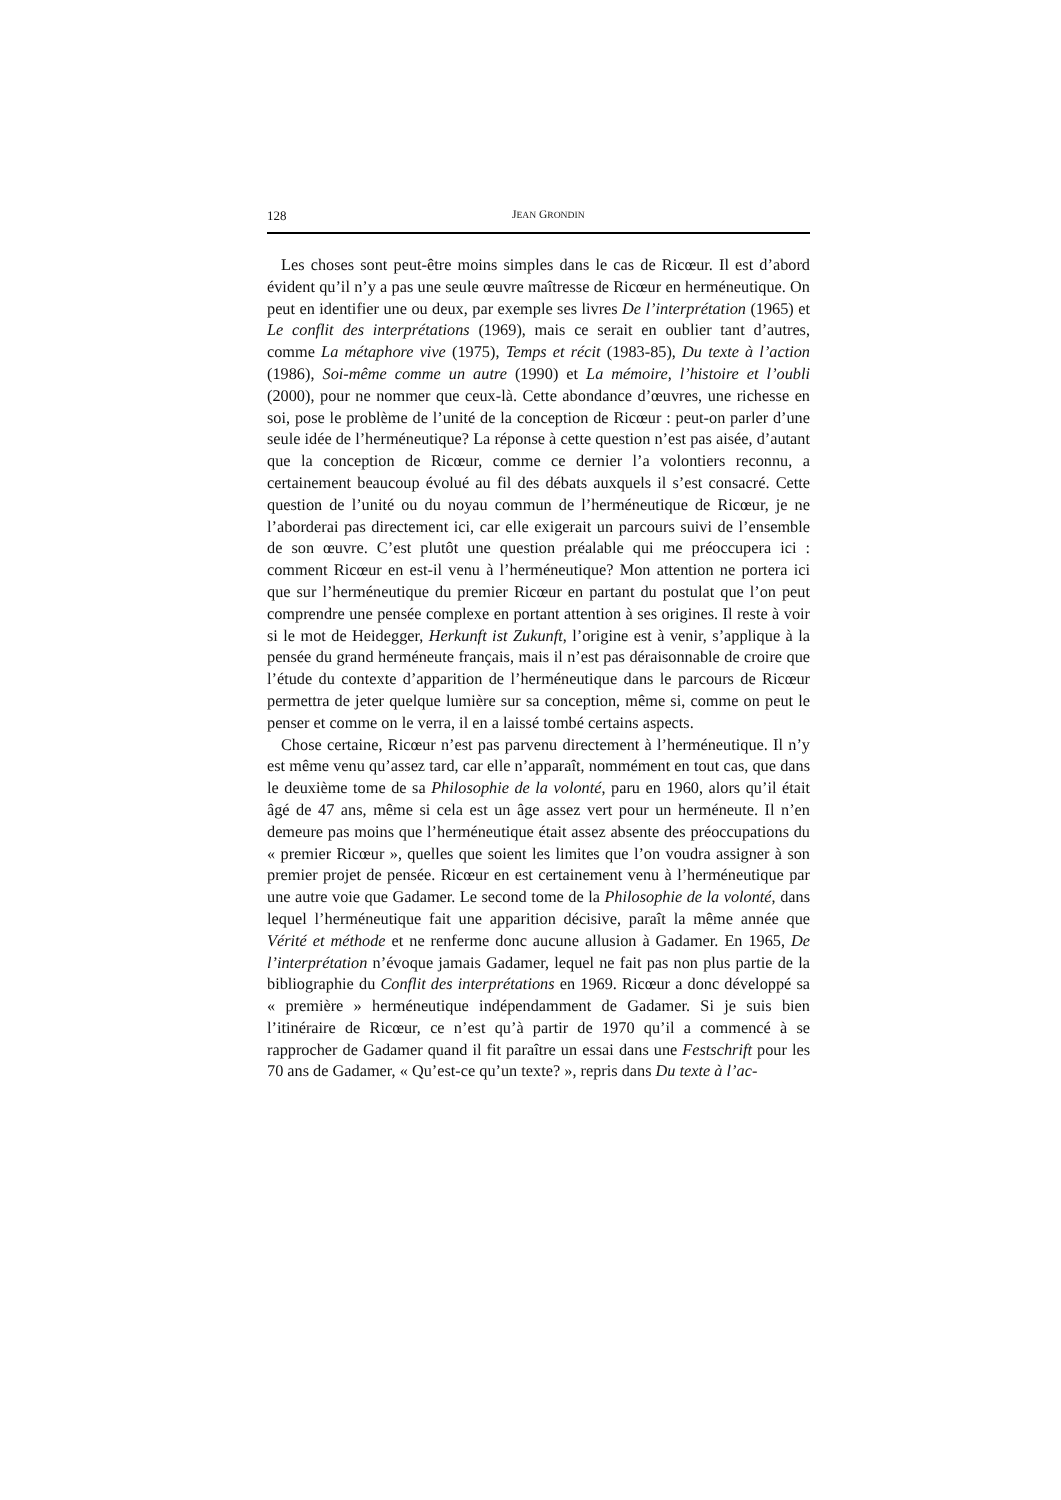128 JEAN GRONDIN
Les choses sont peut-être moins simples dans le cas de Ricœur. Il est d’abord évident qu’il n’y a pas une seule œuvre maîtresse de Ricœur en herméneutique. On peut en identifier une ou deux, par exemple ses livres De l’interprétation (1965) et Le conflit des interprétations (1969), mais ce serait en oublier tant d’autres, comme La métaphore vive (1975), Temps et récit (1983-85), Du texte à l’action (1986), Soi-même comme un autre (1990) et La mémoire, l’histoire et l’oubli (2000), pour ne nommer que ceux-là. Cette abondance d’œuvres, une richesse en soi, pose le problème de l’unité de la conception de Ricœur : peut-on parler d’une seule idée de l’herméneutique? La réponse à cette question n’est pas aisée, d’autant que la conception de Ricœur, comme ce dernier l’a volontiers reconnu, a certainement beaucoup évolué au fil des débats auxquels il s’est consacré. Cette question de l’unité ou du noyau commun de l’herméneutique de Ricœur, je ne l’aborderai pas directement ici, car elle exigerait un parcours suivi de l’ensemble de son œuvre. C’est plutôt une question préalable qui me préoccupera ici : comment Ricœur en est-il venu à l’herméneutique? Mon attention ne portera ici que sur l’herméneutique du premier Ricœur en partant du postulat que l’on peut comprendre une pensée complexe en portant attention à ses origines. Il reste à voir si le mot de Heidegger, Herkunft ist Zukunft, l’origine est à venir, s’applique à la pensée du grand herméneute français, mais il n’est pas déraisonnable de croire que l’étude du contexte d’apparition de l’herméneutique dans le parcours de Ricœur permettra de jeter quelque lumière sur sa conception, même si, comme on peut le penser et comme on le verra, il en a laissé tombé certains aspects.
Chose certaine, Ricœur n’est pas parvenu directement à l’herméneutique. Il n’y est même venu qu’assez tard, car elle n’apparaît, nommément en tout cas, que dans le deuxième tome de sa Philosophie de la volonté, paru en 1960, alors qu’il était âgé de 47 ans, même si cela est un âge assez vert pour un herméneute. Il n’en demeure pas moins que l’herméneutique était assez absente des préoccupations du « premier Ricœur », quelles que soient les limites que l’on voudra assigner à son premier projet de pensée. Ricœur en est certainement venu à l’herméneutique par une autre voie que Gadamer. Le second tome de la Philosophie de la volonté, dans lequel l’herméneutique fait une apparition décisive, paraît la même année que Vérité et méthode et ne renferme donc aucune allusion à Gadamer. En 1965, De l’interprétation n’évoque jamais Gadamer, lequel ne fait pas non plus partie de la bibliographie du Conflit des interprétations en 1969. Ricœur a donc développé sa « première » herméneutique indépendamment de Gadamer. Si je suis bien l’itinéraire de Ricœur, ce n’est qu’à partir de 1970 qu’il a commencé à se rapprocher de Gadamer quand il fit paraître un essai dans une Festschrift pour les 70 ans de Gadamer, « Qu’est-ce qu’un texte? », repris dans Du texte à l’ac-